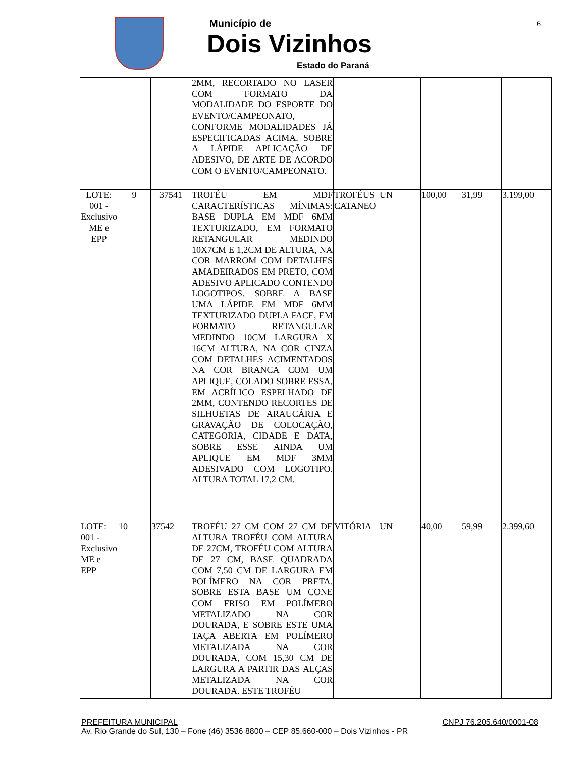Município de
Dois Vizinhos
Estado do Paraná
6
| | | | 2MM, RECORTADO NO LASER COM FORMATO DA MODALIDADE DO ESPORTE DO EVENTO/CAMPEONATO, CONFORME MODALIDADES JÁ ESPECIFICADAS ACIMA. SOBRE A LÁPIDE APLICAÇÃO DE ADESIVO, DE ARTE DE ACORDO COM O EVENTO/CAMPEONATO. | | | | | |
| LOTE: 001 - Exclusivo ME e EPP | 9 | 37541 | TROFÉU EM MDF CARACTERÍSTICAS MÍNIMAS: BASE DUPLA EM MDF 6MM TEXTURIZADO, EM FORMATO RETANGULAR MEDINDO 10X7CM E 1,2CM DE ALTURA, NA COR MARROM COM DETALHES AMADEIRADOS EM PRETO, COM ADESIVO APLICADO CONTENDO LOGOTIPOS. SOBRE A BASE UMA LÁPIDE EM MDF 6MM TEXTURIZADO DUPLA FACE, EM FORMATO RETANGULAR MEDINDO 10CM LARGURA X 16CM ALTURA, NA COR CINZA COM DETALHES ACIMENTADOS NA COR BRANCA COM UM APLIQUE, COLADO SOBRE ESSA, EM ACRÍLICO ESPELHADO DE 2MM, CONTENDO RECORTES DE SILHUETAS DE ARAUCÁRIA E GRAVAÇÃO DE COLOCAÇÃO, CATEGORIA, CIDADE E DATA, SOBRE ESSE AINDA UM APLIQUE EM MDF 3MM ADESIVADO COM LOGOTIPO. ALTURA TOTAL 17,2 CM. | TROFÉUS CATANEO | UN | 100,00 | 31,99 | 3.199,00 |
| LOTE: 001 - Exclusivo ME e EPP | 10 | 37542 | TROFÉU 27 CM COM 27 CM DE ALTURA TROFÉU COM ALTURA DE 27CM, TROFÉU COM ALTURA DE 27 CM, BASE QUADRADA COM 7,50 CM DE LARGURA EM POLÍMERO NA COR PRETA. SOBRE ESTA BASE UM CONE COM FRISO EM POLÍMERO METALIZADO NA COR DOURADA, E SOBRE ESTE UMA TAÇA ABERTA EM POLÍMERO METALIZADA NA COR DOURADA, COM 15,30 CM DE LARGURA A PARTIR DAS ALÇAS METALIZADA NA COR DOURADA. ESTE TROFÉU | VITÓRIA | UN | 40,00 | 59,99 | 2.399,60 |
PREFEITURA MUNICIPAL CNPJ 76.205.640/0001-08
Av. Rio Grande do Sul, 130 – Fone (46) 3536 8800 – CEP 85.660-000 – Dois Vizinhos - PR